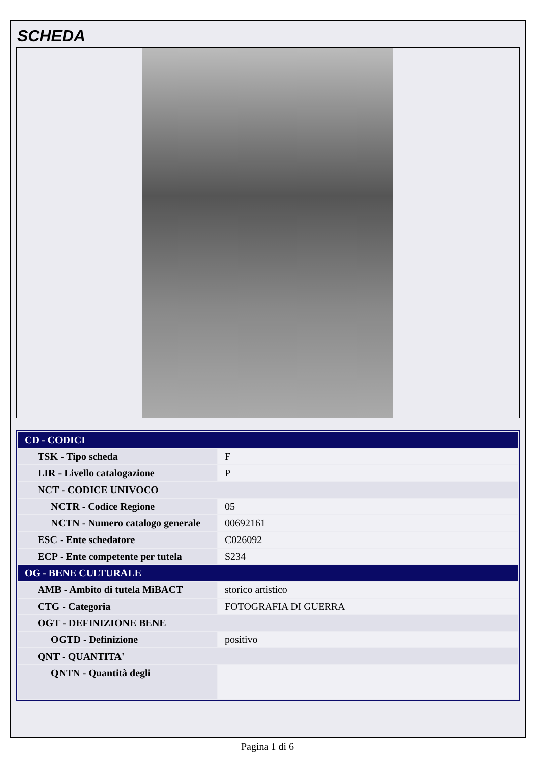SCHEDA
| CD - CODICI | |
| TSK - Tipo scheda | F |
| LIR - Livello catalogazione | P |
| NCT - CODICE UNIVOCO | |
| NCTR - Codice Regione | 05 |
| NCTN - Numero catalogo generale | 00692161 |
| ESC - Ente schedatore | C026092 |
| ECP - Ente competente per tutela | S234 |
| OG - BENE CULTURALE | |
| AMB - Ambito di tutela MiBACT | storico artistico |
| CTG - Categoria | FOTOGRAFIA DI GUERRA |
| OGT - DEFINIZIONE BENE | |
| OGTD - Definizione | positivo |
| QNT - QUANTITA' | |
| QNTN - Quantità degli | |
Pagina 1 di 6